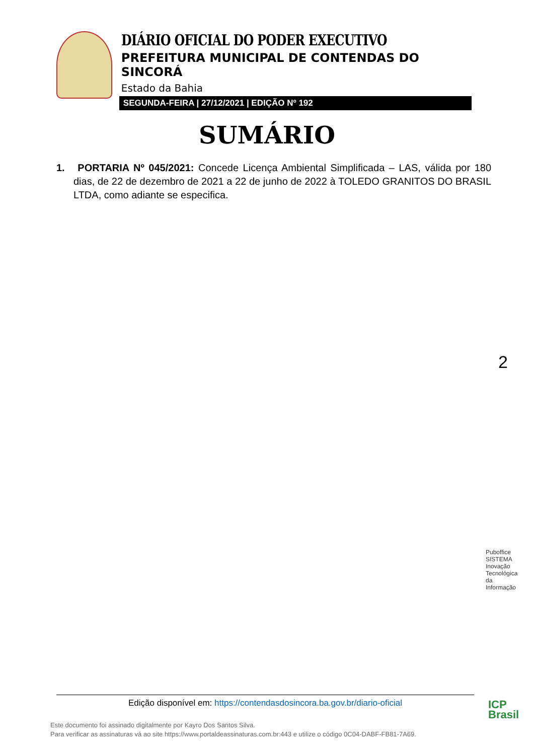DIÁRIO OFICIAL DO PODER EXECUTIVO
PREFEITURA MUNICIPAL DE CONTENDAS DO SINCORÁ
Estado da Bahia
SEGUNDA-FEIRA | 27/12/2021 | EDIÇÃO Nº 192
SUMÁRIO
1. PORTARIA Nº 045/2021: Concede Licença Ambiental Simplificada – LAS, válida por 180 dias, de 22 de dezembro de 2021 a 22 de junho de 2022 à TOLEDO GRANITOS DO BRASIL LTDA, como adiante se especifica.
2
Puboffice SISTEMA Inovação Tecnológica da Informação
Edição disponível em: https://contendasdosincora.ba.gov.br/diario-oficial
Este documento foi assinado digitalmente por Kayro Dos Santos Silva.
Para verificar as assinaturas vá ao site https://www.portaldeassinaturas.com.br:443 e utilize o código 0C04-DABF-FB81-7A69.
ICP
Brasil